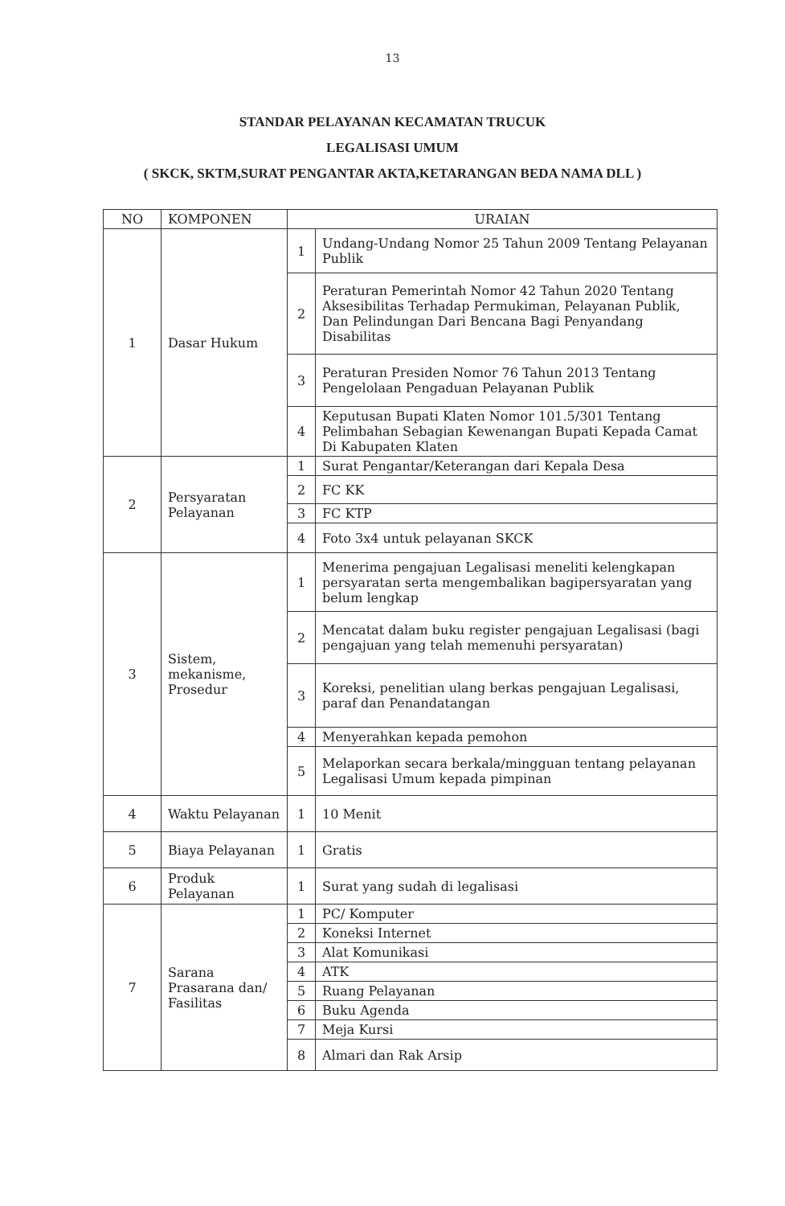13
STANDAR PELAYANAN KECAMATAN TRUCUK
LEGALISASI UMUM
( SKCK, SKTM,SURAT PENGANTAR AKTA,KETARANGAN BEDA NAMA DLL )
| NO | KOMPONEN | URAIAN | |
| --- | --- | --- | --- |
| 1 | Dasar Hukum | 1 | Undang-Undang Nomor 25 Tahun 2009 Tentang Pelayanan Publik |
| | | 2 | Peraturan Pemerintah Nomor 42 Tahun 2020 Tentang Aksesibilitas Terhadap Permukiman, Pelayanan Publik, Dan Pelindungan Dari Bencana Bagi Penyandang Disabilitas |
| | | 3 | Peraturan Presiden Nomor 76 Tahun 2013 Tentang Pengelolaan Pengaduan Pelayanan Publik |
| | | 4 | Keputusan Bupati Klaten Nomor 101.5/301 Tentang Pelimbahan Sebagian Kewenangan Bupati Kepada Camat Di Kabupaten Klaten |
| 2 | Persyaratan Pelayanan | 1 | Surat Pengantar/Keterangan dari Kepala Desa |
| | | 2 | FC KK |
| | | 3 | FC KTP |
| | | 4 | Foto 3x4 untuk pelayanan SKCK |
| 3 | Sistem, mekanisme, Prosedur | 1 | Menerima pengajuan Legalisasi meneliti kelengkapan persyaratan serta mengembalikan bagipersyaratan yang belum lengkap |
| | | 2 | Mencatat dalam buku register pengajuan Legalisasi (bagi pengajuan yang telah memenuhi persyaratan) |
| | | 3 | Koreksi, penelitian ulang berkas pengajuan Legalisasi, paraf dan Penandatangan |
| | | 4 | Menyerahkan kepada pemohon |
| | | 5 | Melaporkan secara berkala/mingguan tentang pelayanan Legalisasi Umum kepada pimpinan |
| 4 | Waktu Pelayanan | 1 | 10 Menit |
| 5 | Biaya Pelayanan | 1 | Gratis |
| 6 | Produk Pelayanan | 1 | Surat yang sudah di legalisasi |
| 7 | Sarana Prasarana dan/ Fasilitas | 1 | PC/ Komputer |
| | | 2 | Koneksi Internet |
| | | 3 | Alat Komunikasi |
| | | 4 | ATK |
| | | 5 | Ruang Pelayanan |
| | | 6 | Buku Agenda |
| | | 7 | Meja Kursi |
| | | 8 | Almari dan Rak Arsip |